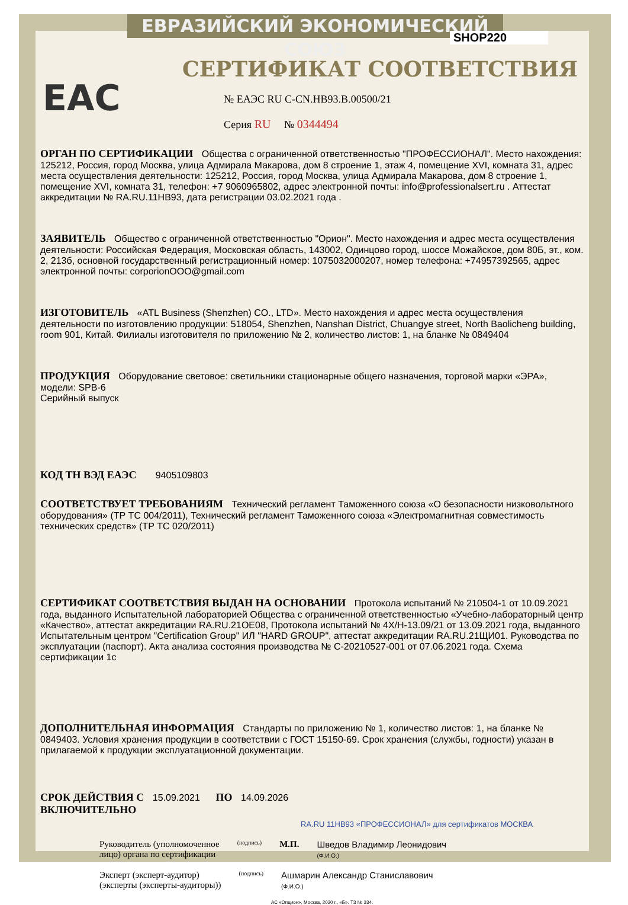ЕВРАЗИЙСКИЙ ЭКОНОМИЧЕСКИЙ СОЮЗ
SHOP220
EAC
СЕРТИФИКАТ СООТВЕТСТВИЯ
№ ЕАЭС RU C-CN.HB93.B.00500/21
Серия RU № 0344494
ОРГАН ПО СЕРТИФИКАЦИИ Общества с ограниченной ответственностью "ПРОФЕССИОНАЛ". Место нахождения: 125212, Россия, город Москва, улица Адмирала Макарова, дом 8 строение 1, этаж 4, помещение XVI, комната 31, адрес места осуществления деятельности: 125212, Россия, город Москва, улица Адмирала Макарова, дом 8 строение 1, помещение XVI, комната 31, телефон: +7 9060965802, адрес электронной почты: info@professionalsert.ru . Аттестат аккредитации № RA.RU.11HB93, дата регистрации 03.02.2021 года .
ЗАЯВИТЕЛЬ Общество с ограниченной ответственностью "Орион". Место нахождения и адрес места осуществления деятельности: Российская Федерация, Московская область, 143002, Одинцово город, шоссе Можайское, дом 80Б, эт., ком. 2, 213б, основной государственный регистрационный номер: 1075032000207, номер телефона: +74957392565, адрес электронной почты: corporionOOO@gmail.com
ИЗГОТОВИТЕЛЬ «ATL Business (Shenzhen) CO., LTD». Место нахождения и адрес места осуществления деятельности по изготовлению продукции: 518054, Shenzhen, Nanshan District, Chuangye street, North Baolicheng building, room 901, Китай. Филиалы изготовителя по приложению № 2, количество листов: 1, на бланке № 0849404
ПРОДУКЦИЯ Оборудование световое: светильники стационарные общего назначения, торговой марки «ЭРА», модели: SPB-6
Серийный выпуск
КОД ТН ВЭД ЕАЭС 9405109803
СООТВЕТСТВУЕТ ТРЕБОВАНИЯМ Технический регламент Таможенного союза «О безопасности низковольтного оборудования» (ТР ТС 004/2011), Технический регламент Таможенного союза «Электромагнитная совместимость технических средств» (ТР ТС 020/2011)
СЕРТИФИКАТ СООТВЕТСТВИЯ ВЫДАН НА ОСНОВАНИИ Протокола испытаний № 210504-1 от 10.09.2021 года, выданного Испытательной лабораторией Общества с ограниченной ответственностью «Учебно-лабораторный центр «Качество», аттестат аккредитации RA.RU.21OE08, Протокола испытаний № 4Х/Н-13.09/21 от 13.09.2021 года, выданного Испытательным центром "Certification Group" ИЛ "HARD GROUP", аттестат аккредитации RA.RU.21ЩИ01. Руководства по эксплуатации (паспорт). Акта анализа состояния производства № С-20210527-001 от 07.06.2021 года. Схема сертификации 1с
ДОПОЛНИТЕЛЬНАЯ ИНФОРМАЦИЯ Стандарты по приложению № 1, количество листов: 1, на бланке № 0849403. Условия хранения продукции в соответствии с ГОСТ 15150-69. Срок хранения (службы, годности) указан в прилагаемой к продукции эксплуатационной документации.
СРОК ДЕЙСТВИЯ С 15.09.2021 ПО 14.09.2026
ВКЛЮЧИТЕЛЬНО
RA.RU 11HB93 «ПРОФЕССИОНАЛ» для сертификатов МОСКВА
Руководитель (уполномоченное
лицо) органа по сертификации
(подпись)
М.П. Шведов Владимир Леонидович
(Ф.И.О.)
Эксперт (эксперт-аудитор)
(эксперты (эксперты-аудиторы))
(подпись)
Ашмарин Александр Станиславович
(Ф.И.О.)
АС «Опцион», Москва, 2020 г., «Б». ТЗ № 334.